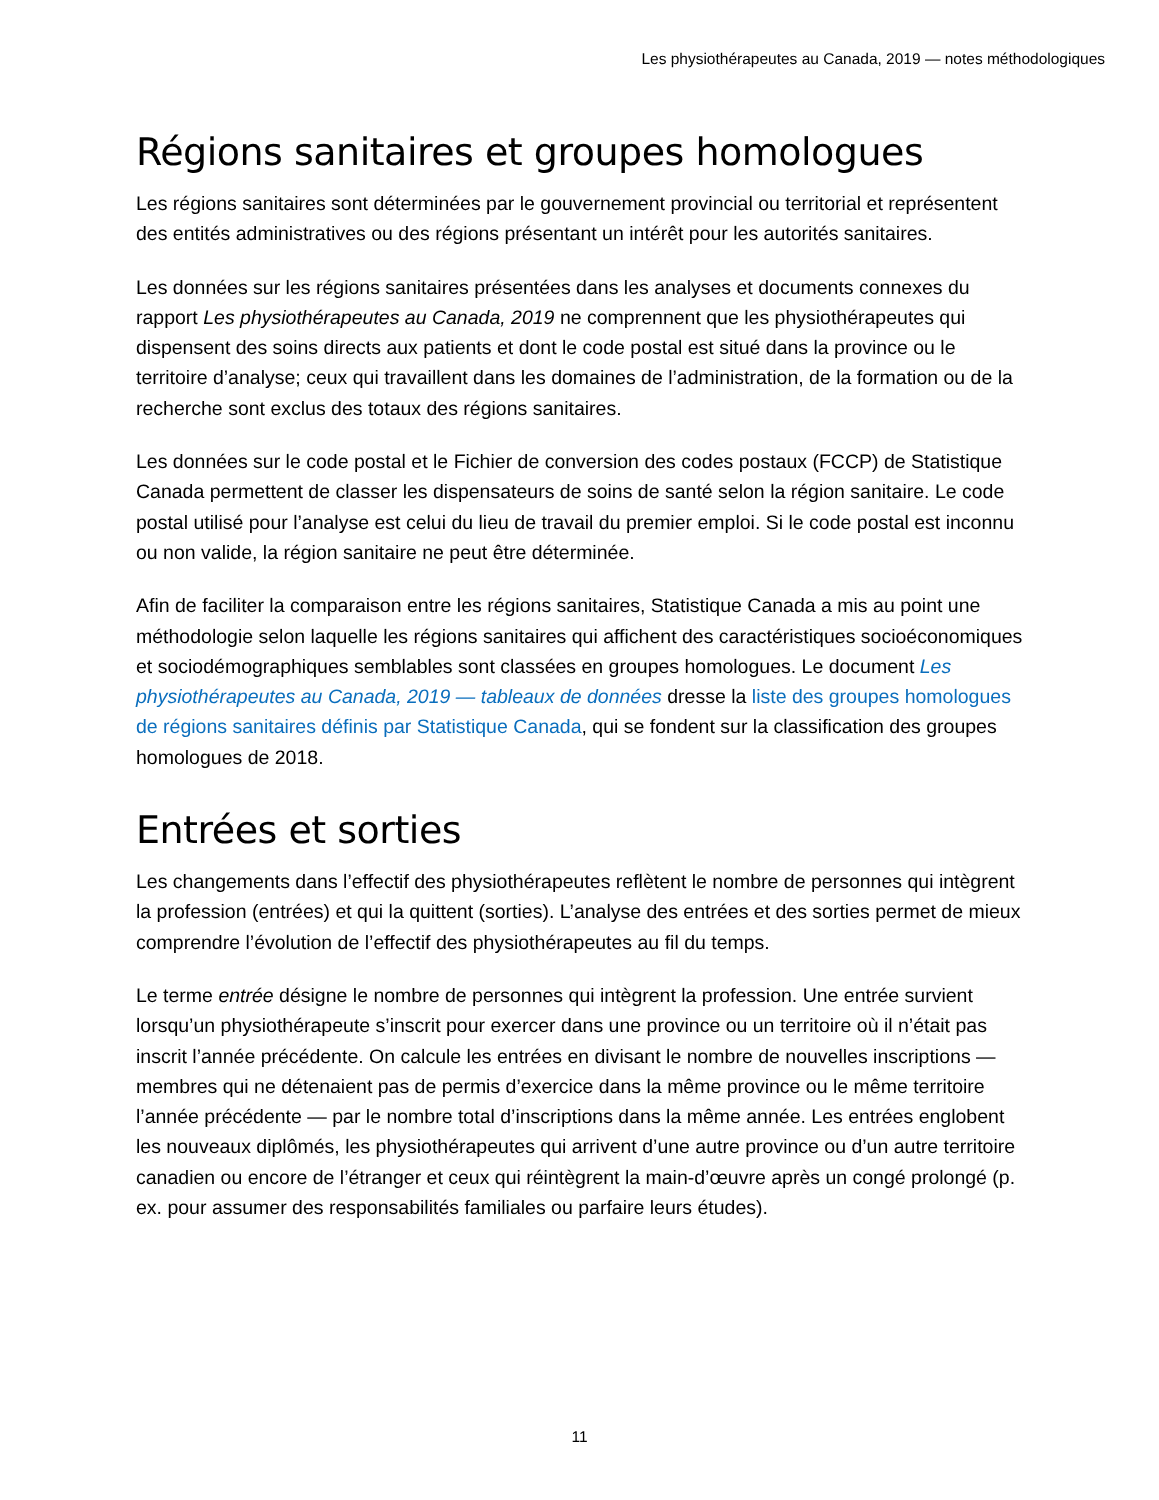Les physiothérapeutes au Canada, 2019 — notes méthodologiques
Régions sanitaires et groupes homologues
Les régions sanitaires sont déterminées par le gouvernement provincial ou territorial et représentent des entités administratives ou des régions présentant un intérêt pour les autorités sanitaires.
Les données sur les régions sanitaires présentées dans les analyses et documents connexes du rapport Les physiothérapeutes au Canada, 2019 ne comprennent que les physiothérapeutes qui dispensent des soins directs aux patients et dont le code postal est situé dans la province ou le territoire d’analyse; ceux qui travaillent dans les domaines de l’administration, de la formation ou de la recherche sont exclus des totaux des régions sanitaires.
Les données sur le code postal et le Fichier de conversion des codes postaux (FCCP) de Statistique Canada permettent de classer les dispensateurs de soins de santé selon la région sanitaire. Le code postal utilisé pour l’analyse est celui du lieu de travail du premier emploi. Si le code postal est inconnu ou non valide, la région sanitaire ne peut être déterminée.
Afin de faciliter la comparaison entre les régions sanitaires, Statistique Canada a mis au point une méthodologie selon laquelle les régions sanitaires qui affichent des caractéristiques socioéconomiques et sociodémographiques semblables sont classées en groupes homologues. Le document Les physiothérapeutes au Canada, 2019 — tableaux de données dresse la liste des groupes homologues de régions sanitaires définis par Statistique Canada, qui se fondent sur la classification des groupes homologues de 2018.
Entrées et sorties
Les changements dans l’effectif des physiothérapeutes reflètent le nombre de personnes qui intègrent la profession (entrées) et qui la quittent (sorties). L’analyse des entrées et des sorties permet de mieux comprendre l’évolution de l’effectif des physiothérapeutes au fil du temps.
Le terme entrée désigne le nombre de personnes qui intègrent la profession. Une entrée survient lorsqu’un physiothérapeute s’inscrit pour exercer dans une province ou un territoire où il n’était pas inscrit l’année précédente. On calcule les entrées en divisant le nombre de nouvelles inscriptions — membres qui ne détenaient pas de permis d’exercice dans la même province ou le même territoire l’année précédente — par le nombre total d’inscriptions dans la même année. Les entrées englobent les nouveaux diplômés, les physiothérapeutes qui arrivent d’une autre province ou d’un autre territoire canadien ou encore de l’étranger et ceux qui réintègrent la main-d’œuvre après un congé prolongé (p. ex. pour assumer des responsabilités familiales ou parfaire leurs études).
11